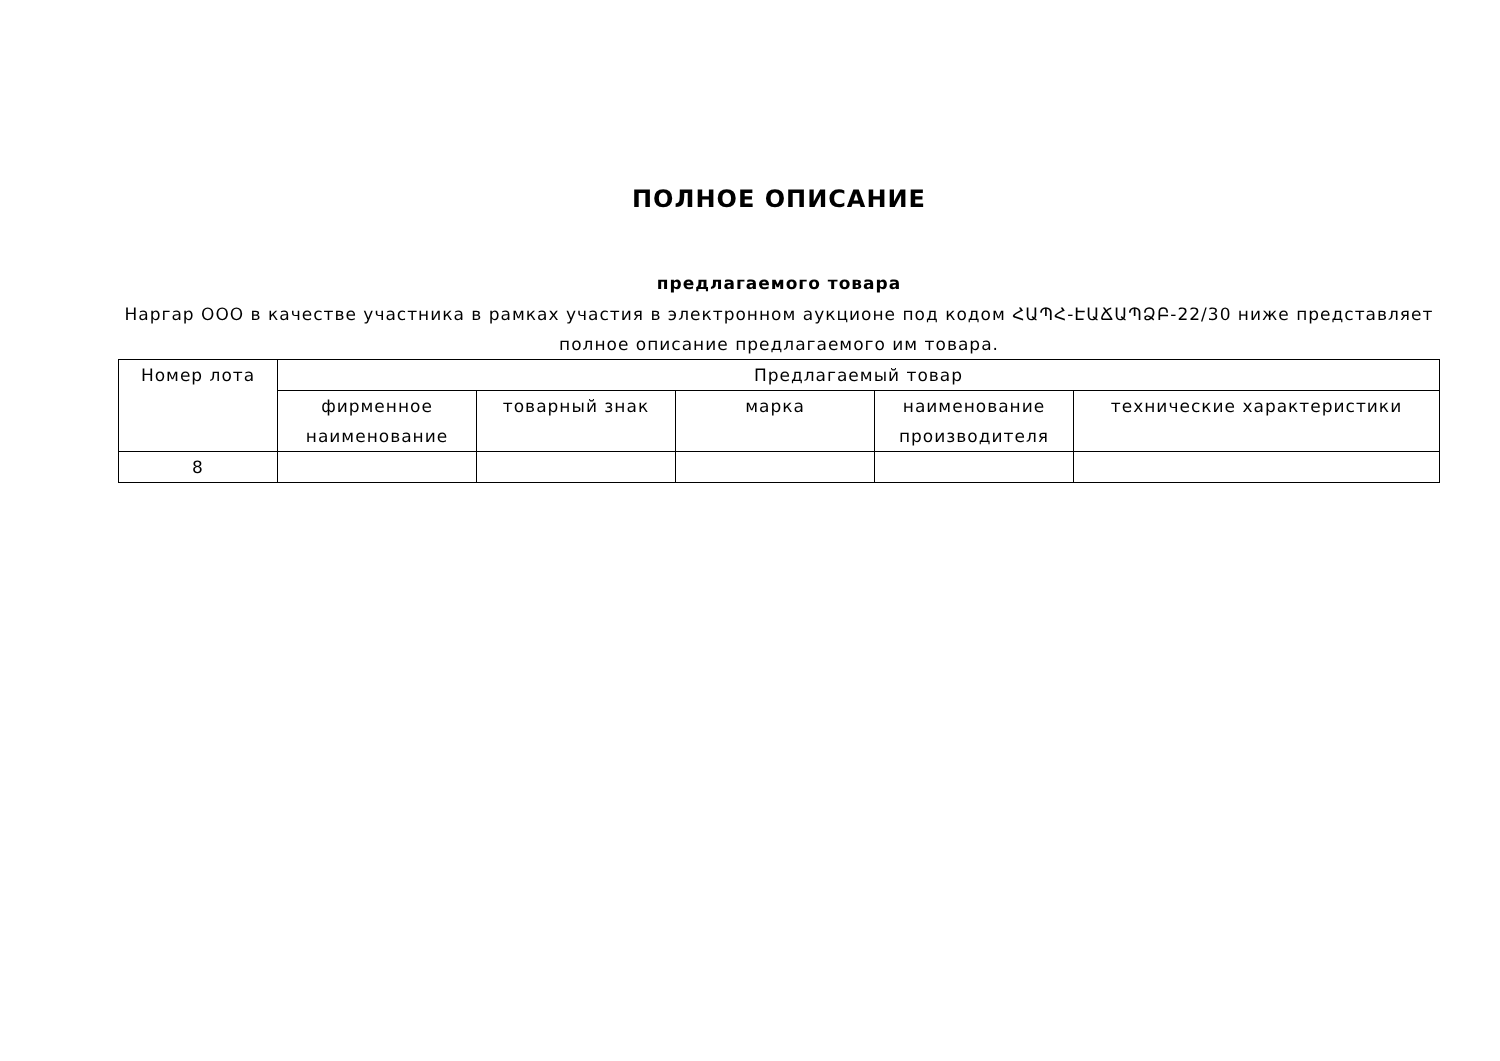ПОЛНОЕ ОПИСАНИЕ
предлагаемого товара
Наргар ООО в качестве участника в рамках участия в электронном аукционе под кодом ՀԱՊՀ-ԷԱՃԱՊՁԲ-22/30 ниже представляет полное описание предлагаемого им товара.
| Номер лота | Предлагаемый товар | | | | |
| --- | --- | --- | --- | --- | --- |
| | фирменное наименование | товарный знак | марка | наименование производителя | технические характеристики |
| 8 | | | | | |